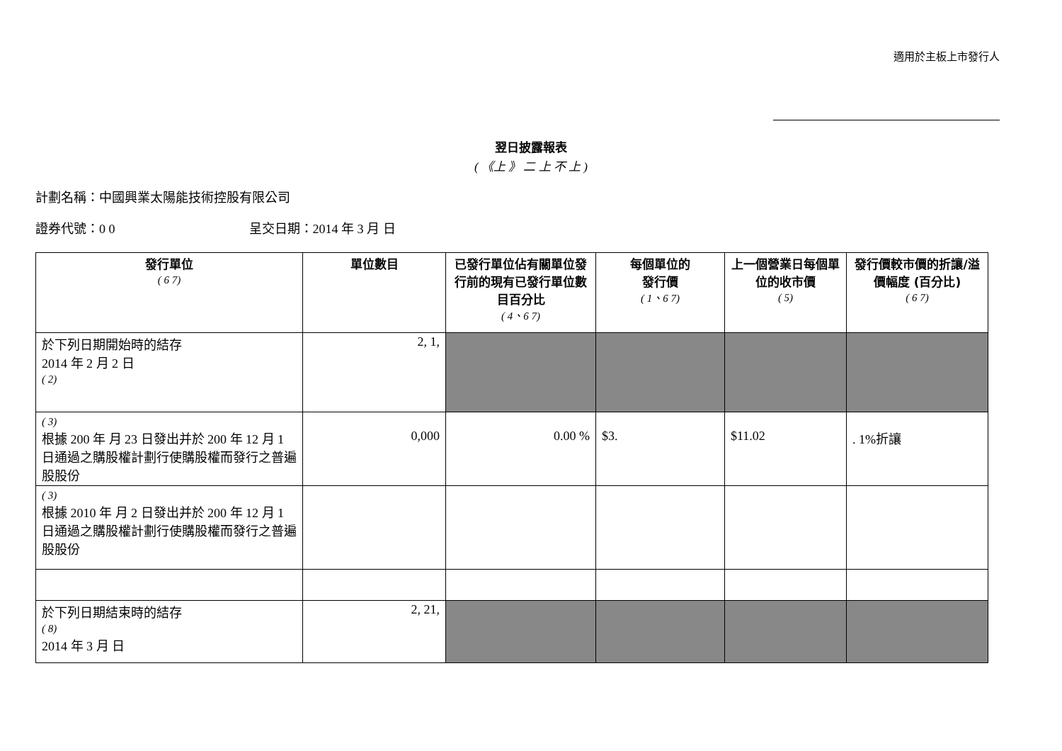適用於主板上市發行人
翌日披露報表
( 《上 》 二 上 不 上 )
計劃名稱：中國興業太陽能技術控股有限公司
證券代號：0 0 呈交日期：2014 年 3 月 日
| 發行單位 ( 6 7) | 單位數目 | 已發行單位佔有關單位發行前的現有已發行單位數目百分比 ( 4、6 7) | 每個單位的 發行價 ( 1、6 7) | 上一個營業日每個單位的收市價 ( 5) | 發行價較市價的折讓/溢價幅度 (百分比) ( 6 7) |
| --- | --- | --- | --- | --- | --- |
| 於下列日期開始時的結存 2014 年 2 月 2 日 ( 2) | 2, 1, | | | | |
| ( 3) 根據 200 年 月 23 日發出并於 200 年 12 月 1 日通過之購股權計劃行使購股權而發行之普遍股股份 | 0,000 | 0.00 % | $3. | $11.02 | . 1%折讓 |
| ( 3) 根據 2010 年 月 2 日發出并於 200 年 12 月 1 日通過之購股權計劃行使購股權而發行之普遍股股份 | | | | | |
| 於下列日期結束時的結存 ( 8) 2014 年 3 月 日 | 2, 21, | | | | |